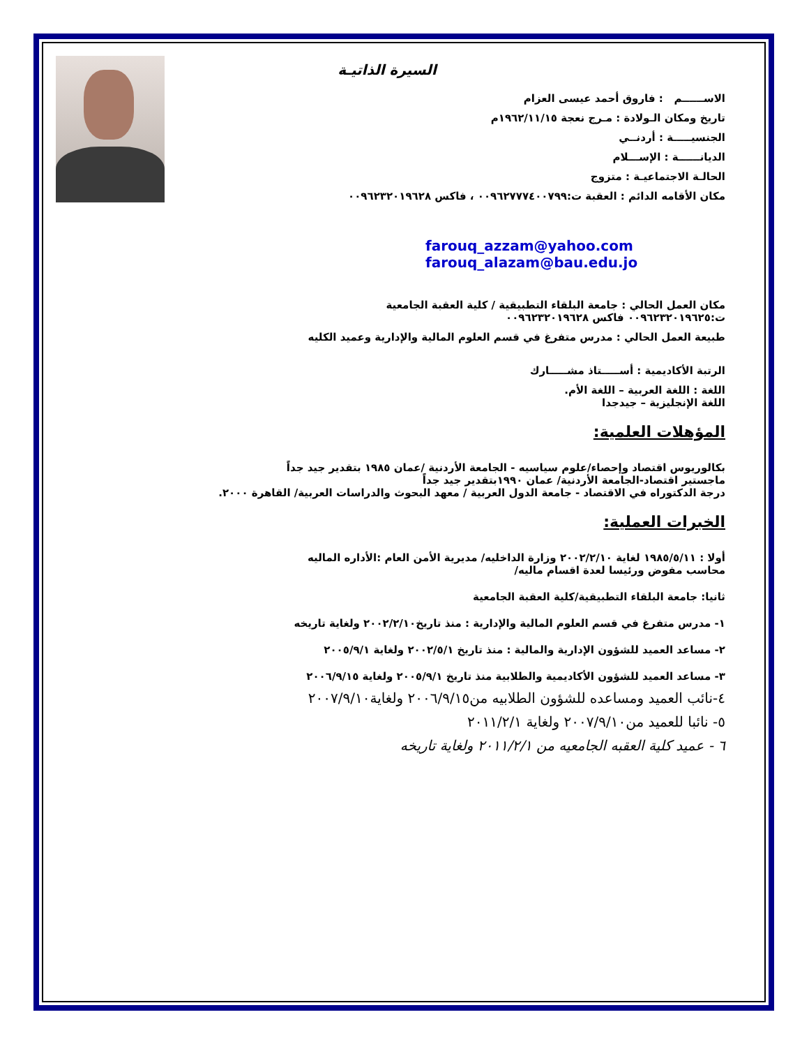السيرة الذاتيـة
الاســــــم : فاروق أحمد عيسى العزام
تاريخ ومكان الـولادة : مـرج نعجة ١٩٦٢/١١/١٥م
الجنسيـــــة : أردنــي
الديانــــــة : الإســـلام
الحالـة الاجتماعيـة : متزوج
مكان الأقامه الدائم : العقبة ت:٠٠٩٦٢٧٧٧٤٠٠٧٩٩ ، فاكس ٠٠٩٦٢٣٢٠١٩٦٢٨
farouq_azzam@yahoo.com
farouq_alazam@bau.edu.jo
مكان العمل الحالي : جامعة البلقاء التطبيقية / كلية العقبة الجامعية
ت:٠٠٩٦٢٣٢٠١٩٦٢٥ فاكس ٠٠٩٦٢٣٢٠١٩٦٢٨
طبيعة العمل الحالي : مدرس متفرغ في قسم العلوم المالية والإدارية وعميد الكليه
الرتبة الأكاديمية : أســـــتاذ مشـــــارك
اللغة : اللغة العربية – اللغة الأم.
اللغة الإنجليزية – جيدجدا
المؤهلات العلمية:
بكالوريوس اقتصاد وإحصاء/علوم سياسيه - الجامعة الأردنية /عمان ١٩٨٥ بتقدير جيد جداً
ماجستير اقتصاد-الجامعة الأردنية/ عمان ١٩٩٠بتقدير جيد جداً
درجة الدكتوراه في الاقتصاد - جامعة الدول العربية / معهد البحوث والدراسات العربية/ القاهرة ٢٠٠٠.
الخبرات العملية:
أولا : ١٩٨٥/٥/١١ لغاية ٢٠٠٢/٢/١٠ وزارة الداخليه/ مديرية الأمن العام :الأداره الماليه
محاسب مفوض ورئيسا لعدة اقسام ماليه/
ثانيا: جامعة البلقاء التطبيقية/كلية العقبة الجامعية
١- مدرس متفرغ في قسم العلوم المالية والإدارية : منذ تاريخ٢٠٠٢/٢/١٠ ولغاية تاريخه
٢- مساعد العميد للشؤون الإدارية والمالية : منذ تاريخ ٢٠٠٢/٥/١ ولغاية ٢٠٠٥/٩/١
٣- مساعد العميد للشؤون الأكاديمية والطلابية منذ تاريخ ٢٠٠٥/٩/١ ولغاية ٢٠٠٦/٩/١٥
٤-نائب العميد ومساعده للشؤون الطلابيه من٢٠٠٦/٩/١٥ ولغاية٢٠٠٧/٩/١٠
٥- نائبا للعميد من٢٠٠٧/٩/١٠ ولغاية ٢٠١١/٢/١
٦ - عميد كلية العقبه الجامعيه من ٢٠١١/٢/١ ولغاية تاريخه